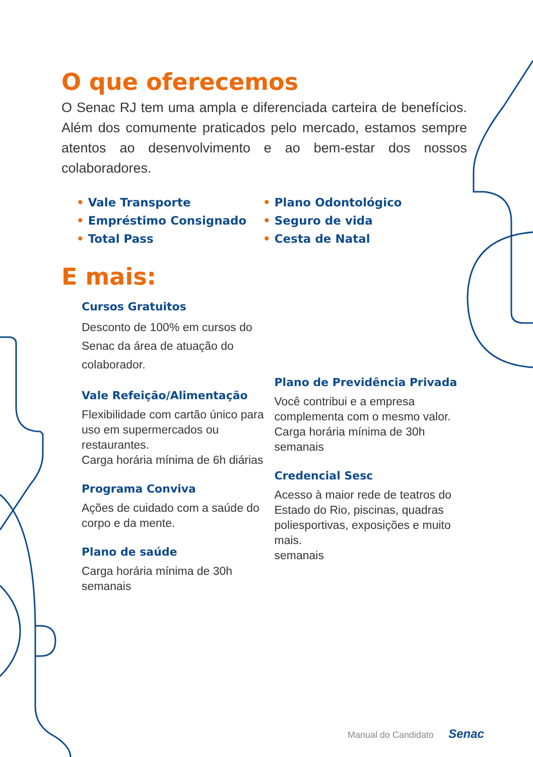O que oferecemos
O Senac RJ tem uma ampla e diferenciada carteira de benefícios. Além dos comumente praticados pelo mercado, estamos sempre atentos ao desenvolvimento e ao bem-estar dos nossos colaboradores.
• Vale Transporte
• Empréstimo Consignado
• Total Pass
• Plano Odontológico
• Seguro de vida
• Cesta de Natal
E mais:
Cursos Gratuitos
Desconto de 100% em cursos do Senac da área de atuação do colaborador.
Vale Refeição/Alimentação
Flexibilidade com cartão único para uso em supermercados ou restaurantes.
Carga horária mínima de 6h diárias
Programa Conviva
Ações de cuidado com a saúde do corpo e da mente.
Plano de saúde
Carga horária mínima de 30h semanais
Plano de Previdência Privada
Você contribui e a empresa complementa com o mesmo valor.
Carga horária mínima de 30h semanais
Credencial Sesc
Acesso à maior rede de teatros do Estado do Rio, piscinas, quadras poliesportivas, exposições e muito mais.
semanais
Manual do Candidato Senac